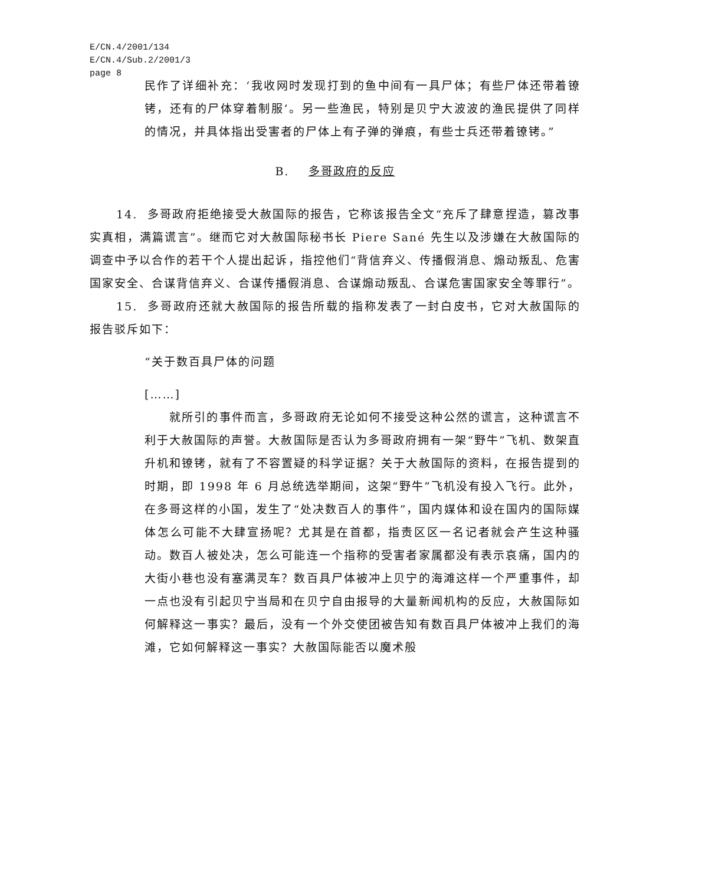E/CN.4/2001/134
E/CN.4/Sub.2/2001/3
page 8
民作了详细补充：‘我收网时发现打到的鱼中间有一具尸体；有些尸体还带着镣铐，还有的尸体穿着制服’。另一些渔民，特别是贝宁大波波的渔民提供了同样的情况，并具体指出受害者的尸体上有子弹的弹痕，有些士兵还带着镣铐。”
B. 多哥政府的反应
14. 多哥政府拒绝接受大赦国际的报告，它称该报告全文“充斥了肆意捏造，篡改事实真相，满篇谎言”。继而它对大赦国际秘书长 Piere Sané 先生以及涉嫌在大赦国际的调查中予以合作的若干个人提出起诉，指控他们“背信弃义、传播假消息、煽动叛乱、危害国家安全、合谋背信弃义、合谋传播假消息、合谋煽动叛乱、合谋危害国家安全等罪行”。
15. 多哥政府还就大赦国际的报告所载的指称发表了一封白皮书，它对大赦国际的报告驳斥如下：
“关于数百具尸体的问题
[……]
就所引的事件而言，多哥政府无论如何不接受这种公然的谎言，这种谎言不利于大赦国际的声誉。大赦国际是否认为多哥政府拥有一架“野牛”飞机、数架直升机和镣铐，就有了不容置疑的科学证据？关于大赦国际的资料，在报告提到的时期，即 1998 年 6 月总统选举期间，这架“野牛”飞机没有投入飞行。此外，在多哥这样的小国，发生了“处决数百人的事件”，国内媒体和设在国内的国际媒体怎么可能不大肆宣扬呢？尤其是在首都，指责区区一名记者就会产生这种骚动。数百人被处决，怎么可能连一个指称的受害者家属都没有表示哀痛，国内的大街小巷也没有塞满灵车？数百具尸体被冲上贝宁的海滩这样一个严重事件，却一点也没有引起贝宁当局和在贝宁自由报导的大量新闻机构的反应，大赦国际如何解释这一事实？最后，没有一个外交使团被告知有数百具尸体被冲上我们的海滩，它如何解释这一事实？大赦国际能否以魔术般